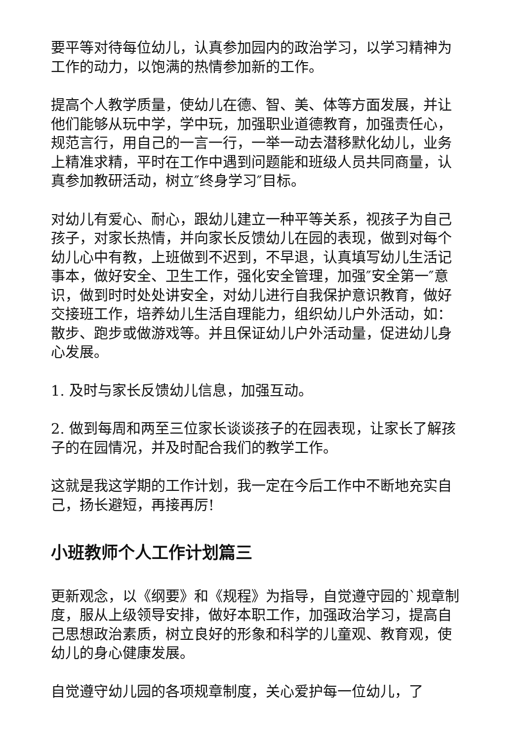要平等对待每位幼儿，认真参加园内的政治学习，以学习精神为工作的动力，以饱满的热情参加新的工作。
提高个人教学质量，使幼儿在德、智、美、体等方面发展，并让他们能够从玩中学，学中玩，加强职业道德教育，加强责任心，规范言行，用自己的一言一行，一举一动去潜移默化幼儿，业务上精准求精，平时在工作中遇到问题能和班级人员共同商量，认真参加教研活动，树立″终身学习″目标。
对幼儿有爱心、耐心，跟幼儿建立一种平等关系，视孩子为自己孩子，对家长热情，并向家长反馈幼儿在园的表现，做到对每个幼儿心中有教，上班做到不迟到，不早退，认真填写幼儿生活记事本，做好安全、卫生工作，强化安全管理，加强″安全第一″意识，做到时时处处讲安全，对幼儿进行自我保护意识教育，做好交接班工作，培养幼儿生活自理能力，组织幼儿户外活动，如：散步、跑步或做游戏等。并且保证幼儿户外活动量，促进幼儿身心发展。
1. 及时与家长反馈幼儿信息，加强互动。
2. 做到每周和两至三位家长谈谈孩子的在园表现，让家长了解孩子的在园情况，并及时配合我们的教学工作。
这就是我这学期的工作计划，我一定在今后工作中不断地充实自己，扬长避短，再接再厉!
小班教师个人工作计划篇三
更新观念，以《纲要》和《规程》为指导，自觉遵守园的`规章制度，服从上级领导安排，做好本职工作，加强政治学习，提高自己思想政治素质，树立良好的形象和科学的儿童观、教育观，使幼儿的身心健康发展。
自觉遵守幼儿园的各项规章制度，关心爱护每一位幼儿，了